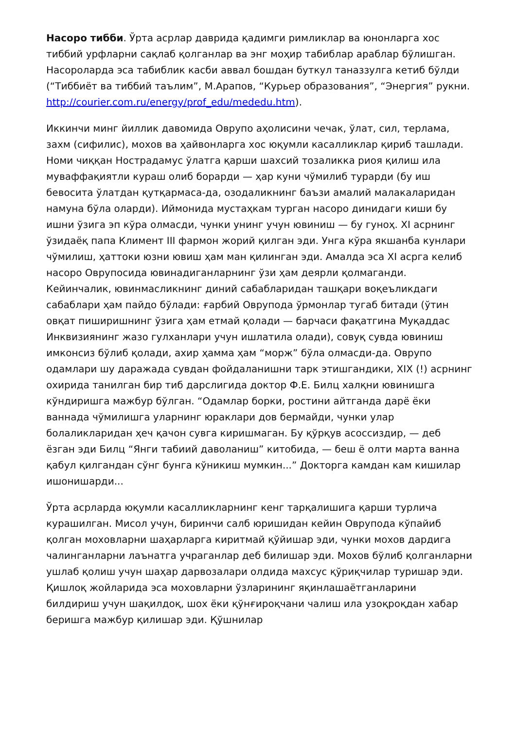Насоро тибби. Ўрта асрлар даврида қадимги римликлар ва юнонларга хос тиббий урфларни сақлаб қолганлар ва энг моҳир табиблар араблар бўлишган. Насороларда эса табиблик касби аввал бошдан буткул таназзулга кетиб бўлди (“Тиббиёт ва тиббий таълим”, М.Арапов, “Курьер образования”, “Энергия” рукни.
http://courier.com.ru/energy/prof_edu/mededu.htm).
Иккинчи минг йиллик давомида Оврупо аҳолисини чечак, ўлат, сил, терлама, захм (сифилис), мохов ва ҳайвонларга хос юқумли касалликлар қириб ташлади. Номи чиққан Нострадамус ўлатга қарши шахсий тозаликка риоя қилиш ила муваффақиятли кураш олиб борарди — ҳар куни чўмилиб турарди (бу иш бевосита ўлатдан қутқармаса-да, озодаликнинг баъзи амалий малакаларидан намуна бўла оларди). Иймонида мустаҳкам турган насоро динидаги киши бу ишни ўзига эп кўра олмасди, чунки унинг учун ювиниш — бу гуноҳ. XI асрнинг ўзидаёқ папа Климент III фармон жорий қилган эди. Унга кўра якшанба кунлари чўмилиш, ҳаттоки юзни ювиш ҳам ман қилинган эди. Амалда эса XI асрга келиб насоро Оврупосида ювинадиганларнинг ўзи ҳам деярли қолмаганди. Кейинчалик, ювинмасликнинг диний сабабларидан ташқари воқеъликдаги сабаблари ҳам пайдо бўлади: ғарбий Оврупода ўрмонлар тугаб битади (ўтин овқат пиширишнинг ўзига ҳам етмай қолади — барчаси фақатгина Муқаддас Инквизиянинг жазо гулханлари учун ишлатила олади), совуқ сувда ювиниш имконсиз бўлиб қолади, ахир ҳамма ҳам “морж” бўла олмасди-да. Оврупо одамлари шу даражада сувдан фойдаланишни тарк этишгандики, XIX (!) асрнинг охирида танилган бир тиб дарслигида доктор Ф.Е. Билц халқни ювинишга кўндиришга мажбур бўлган. “Одамлар борки, ростини айтганда дарё ёки ваннада чўмилишга уларнинг юраклари дов бермайди, чунки улар болаликларидан ҳеч қачон сувга киришмаган. Бу қўрқув асоссиздир, — деб ёзган эди Билц “Янги табиий даволаниш” китобида, — беш ё олти марта ванна қабул қилгандан сўнг бунга кўникиш мумкин...” Докторга камдан кам кишилар ишонишарди...
Ўрта асрларда юқумли касалликларнинг кенг тарқалишига қарши турлича курашилган. Мисол учун, биринчи салб юришидан кейин Оврупода кўпайиб қолган моховларни шаҳарларга киритмай қўйишар эди, чунки мохов дардига чалинганларни лаънатга учраганлар деб билишар эди. Мохов бўлиб қолганларни ушлаб қолиш учун шаҳар дарвозалари олдида махсус қўриқчилар туришар эди. Қишлоқ жойларида эса моховларни ўзларининг яқинлашаётганларини билдириш учун шақилдоқ, шох ёки қўнғироқчани чалиш ила узоқроқдан хабар беришга мажбур қилишар эди. Қўшнилар